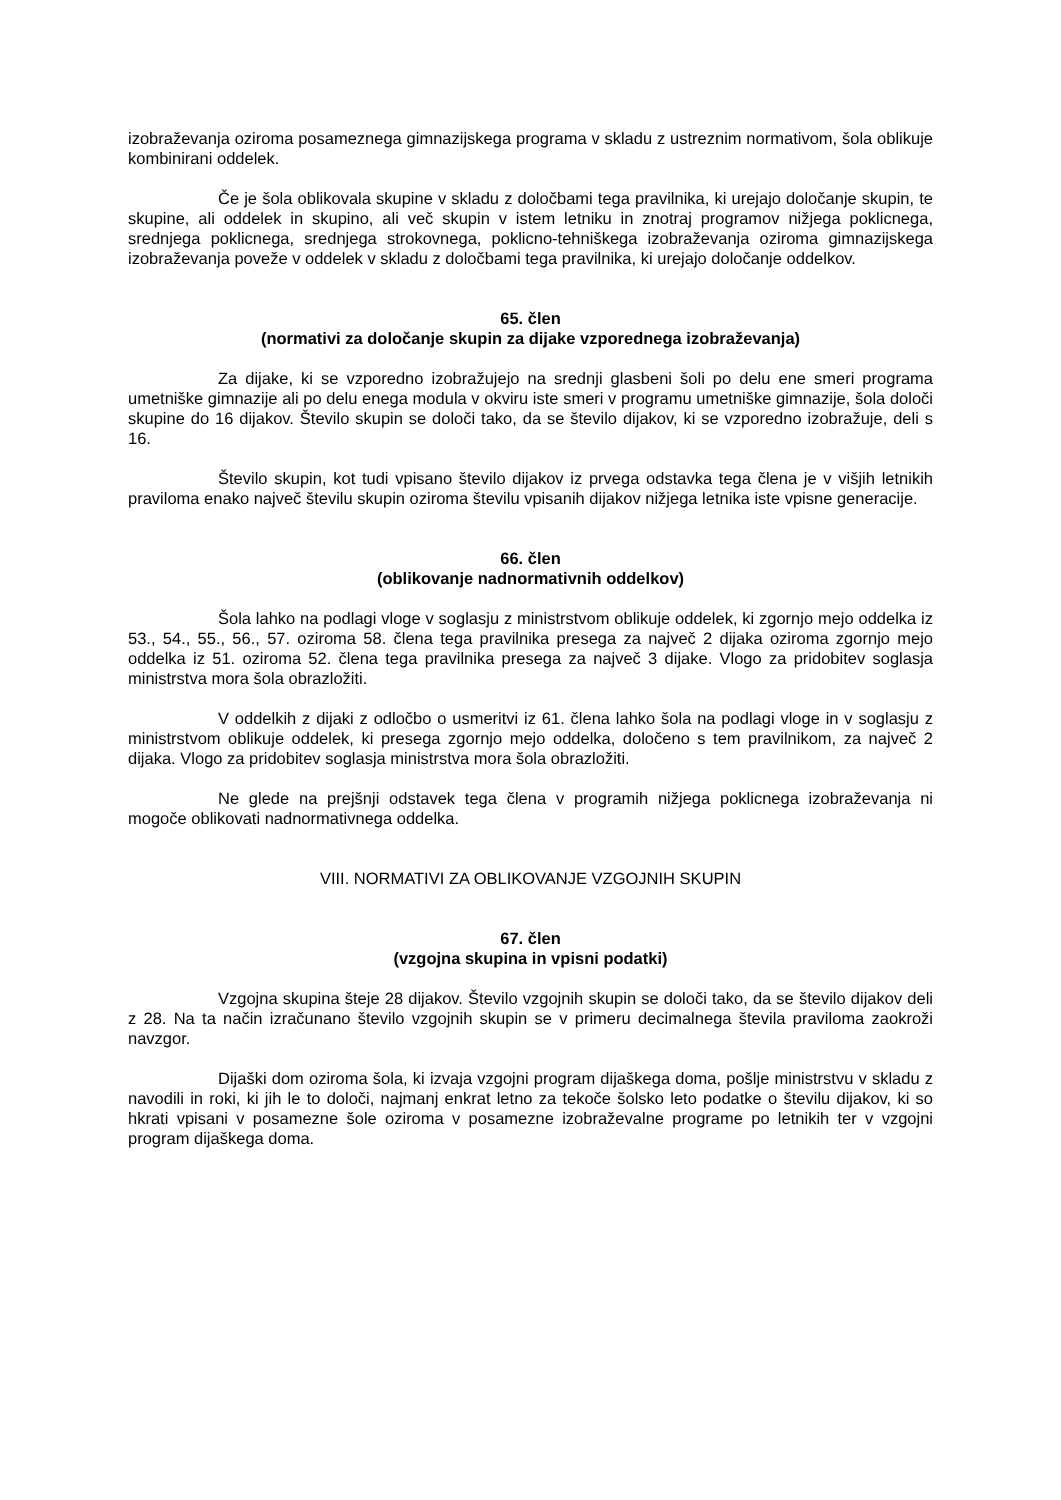izobraževanja oziroma posameznega gimnazijskega programa v skladu z ustreznim normativom, šola oblikuje kombinirani oddelek.
Če je šola oblikovala skupine v skladu z določbami tega pravilnika, ki urejajo določanje skupin, te skupine, ali oddelek in skupino, ali več skupin v istem letniku in znotraj programov nižjega poklicnega, srednjega poklicnega, srednjega strokovnega, poklicno-tehniškega izobraževanja oziroma gimnazijskega izobraževanja poveže v oddelek v skladu z določbami tega pravilnika, ki urejajo določanje oddelkov.
65. člen
(normativi za določanje skupin za dijake vzporednega izobraževanja)
Za dijake, ki se vzporedno izobražujejo na srednji glasbeni šoli po delu ene smeri programa umetniške gimnazije ali po delu enega modula v okviru iste smeri v programu umetniške gimnazije, šola določi skupine do 16 dijakov. Število skupin se določi tako, da se število dijakov, ki se vzporedno izobražuje, deli s 16.
Število skupin, kot tudi vpisano število dijakov iz prvega odstavka tega člena je v višjih letnikih praviloma enako največ številu skupin oziroma številu vpisanih dijakov nižjega letnika iste vpisne generacije.
66. člen
(oblikovanje nadnormativnih oddelkov)
Šola lahko na podlagi vloge v soglasju z ministrstvom oblikuje oddelek, ki zgornjo mejo oddelka iz 53., 54., 55., 56., 57. oziroma 58. člena tega pravilnika presega za največ 2 dijaka oziroma zgornjo mejo oddelka iz 51. oziroma 52. člena tega pravilnika presega za največ 3 dijake. Vlogo za pridobitev soglasja ministrstva mora šola obrazložiti.
V oddelkih z dijaki z odločbo o usmeritvi iz 61. člena lahko šola na podlagi vloge in v soglasju z ministrstvom oblikuje oddelek, ki presega zgornjo mejo oddelka, določeno s tem pravilnikom, za največ 2 dijaka. Vlogo za pridobitev soglasja ministrstva mora šola obrazložiti.
Ne glede na prejšnji odstavek tega člena v programih nižjega poklicnega izobraževanja ni mogoče oblikovati nadnormativnega oddelka.
VIII. NORMATIVI ZA OBLIKOVANJE VZGOJNIH SKUPIN
67. člen
(vzgojna skupina in vpisni podatki)
Vzgojna skupina šteje 28 dijakov. Število vzgojnih skupin se določi tako, da se število dijakov deli z 28. Na ta način izračunano število vzgojnih skupin se v primeru decimalnega števila praviloma zaokroži navzgor.
Dijaški dom oziroma šola, ki izvaja vzgojni program dijaškega doma, pošlje ministrstvu v skladu z navodili in roki, ki jih le to določi, najmanj enkrat letno za tekoče šolsko leto podatke o številu dijakov, ki so hkrati vpisani v posamezne šole oziroma v posamezne izobraževalne programe po letnikih ter v vzgojni program dijaškega doma.